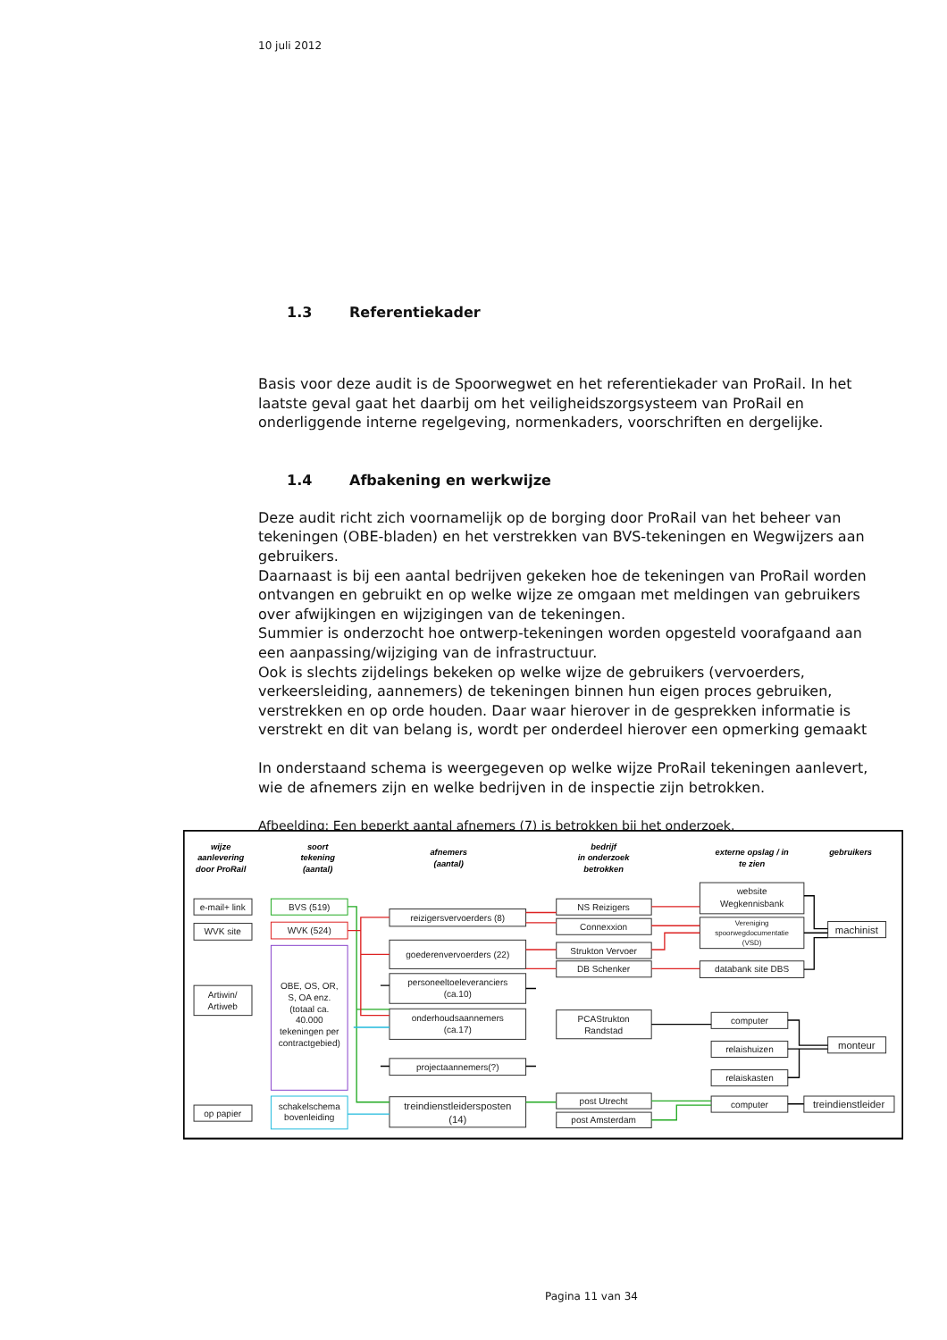10 juli 2012
1.3 Referentiekader
Basis voor deze audit is de Spoorwegwet en het referentiekader van ProRail. In het laatste geval gaat het daarbij om het veiligheidszorgsysteem van ProRail en onderliggende interne regelgeving, normenkaders, voorschriften en dergelijke.
1.4 Afbakening en werkwijze
Deze audit richt zich voornamelijk op de borging door ProRail van het beheer van tekeningen (OBE-bladen) en het verstrekken van BVS-tekeningen en Wegwijzers aan gebruikers.
Daarnaast is bij een aantal bedrijven gekeken hoe de tekeningen van ProRail worden ontvangen en gebruikt en op welke wijze ze omgaan met meldingen van gebruikers over afwijkingen en wijzigingen van de tekeningen.
Summier is onderzocht hoe ontwerp-tekeningen worden opgesteld voorafgaand aan een aanpassing/wijziging van de infrastructuur.
Ook is slechts zijdelings bekeken op welke wijze de gebruikers (vervoerders, verkeersleiding, aannemers) de tekeningen binnen hun eigen proces gebruiken, verstrekken en op orde houden. Daar waar hierover in de gesprekken informatie is verstrekt en dit van belang is, wordt per onderdeel hierover een opmerking gemaakt
In onderstaand schema is weergegeven op welke wijze ProRail tekeningen aanlevert, wie de afnemers zijn en welke bedrijven in de inspectie zijn betrokken.
Afbeelding: Een beperkt aantal afnemers (7) is betrokken bij het onderzoek.
wijze
aanlevering
door ProRail
soort
tekening
(aantal)
afnemers
(aantal)
bedrijf
in onderzoek
betrokken
externe opslag / in
te zien
gebruikers
e-mail+ link
WVK site
Artiwin/
Artiweb
op papier
BVS (519)
WVK (524)
OBE, OS, OR,
S, OA enz.
(totaal ca.
40.000
tekeningen per
contractgebied)
schakelschema
bovenleiding
reizigersvervoerders (8)
goederenvervoerders (22)
personeeltoeleveranciers
(ca.10)
onderhoudsaannemers
(ca.17)
projectaannemers(?)
treindienstleidersposten
(14)
NS Reizigers
Connexxion
Strukton Vervoer
DB Schenker
PCAStrukton
Randstad
post Utrecht
post Amsterdam
website
Wegkennisbank
Vereniging
spoorwegdocumentatie
(VSD)
databank site DBS
computer
relaishuizen
relaiskasten
computer
machinist
monteur
treindienstleider
Pagina 11 van 34